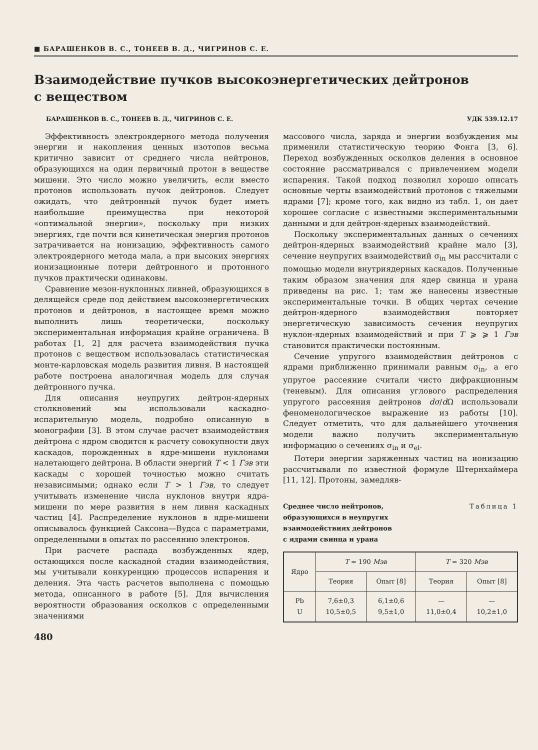■ БАРАШЕНКОВ В. С., ТОНЕЕВ В. Д., ЧИГРИНОВ С. Е.
Взаимодействие пучков высокоэнергетических дейтронов
с веществом
БАРАШЕНКОВ В. С., ТОНЕЕВ В. Д., ЧИГРИНОВ С. Е. УДК 539.12.17
Эффективность электроядерного метода получения энергии и накопления ценных изотопов весьма критично зависит от среднего числа нейтронов, образующихся на один первичный протон в веществе мишени. Это число можно увеличить, если вместо протонов использовать пучок дейтронов. Следует ожидать, что дейтронный пучок будет иметь наибольшие преимущества при некоторой «оптимальной энергии», поскольку при низких энергиях, где почти вся кинетическая энергия протонов затрачивается на ионизацию, эффективность самого электроядерного метода мала, а при высоких энергиях ионизационные потери дейтронного и протонного пучков практически одинаковы.
Сравнение мезон-нуклонных ливней, образующихся в делящейся среде под действием высокоэнергетических протонов и дейтронов, в настоящее время можно выполнить лишь теоретически, поскольку экспериментальная информация крайне ограничена. В работах [1, 2] для расчета взаимодействия пучка протонов с веществом использовалась статистическая монте-карловская модель развития ливня. В настоящей работе построена аналогичная модель для случая дейтронного пучка.
Для описания неупругих дейтрон-ядерных столкновений мы использовали каскадно-испарительную модель, подробно описанную в монографии [3]. В этом случае расчет взаимодействия дейтрона с ядром сводится к расчету совокупности двух каскадов, порожденных в ядре-мишени нуклонами налетающего дейтрона. В области энергий T < 1 Гэв эти каскады с хорошей точностью можно считать независимыми; однако если T > 1 Гэв, то следует учитывать изменение числа нуклонов внутри ядра-мишени по мере развития в нем ливня каскадных частиц [4]. Распределение нуклонов в ядре-мишени описывалось функцией Саксона—Вудса с параметрами, определенными в опытах по рассеянию электронов.
При расчете распада возбужденных ядер, остающихся после каскадной стадии взаимодействия, мы учитывали конкуренцию процессов испарения и деления. Эта часть расчетов выполнена с помощью метода, описанного в работе [5]. Для вычисления вероятности образования осколков с определенными значениями
480
массового числа, заряда и энергии возбуждения мы применили статистическую теорию Фонга [3, 6]. Переход возбужденных осколков деления в основное состояние рассматривался с привлечением модели испарения. Такой подход позволил хорошо описать основные черты взаимодействий протонов с тяжелыми ядрами [7]; кроме того, как видно из табл. 1, он дает хорошее согласие с известными экспериментальными данными и для дейтрон-ядерных взаимодействий.
Поскольку экспериментальных данных о сечениях дейтрон-ядерных взаимодействий крайне мало [3], сечение неупругих взаимодействий σ<sub>in</sub> мы рассчитали с помощью модели внутриядерных каскадов. Полученные таким образом значения для ядер свинца и урана приведены на рис. 1; там же нанесены известные экспериментальные точки. В общих чертах сечение дейтрон-ядерного взаимодействия повторяет энергетическую зависимость сечения неупругих нуклон-ядерных взаимодействий и при T ⩾ ⩾ 1 Гэв становится практически постоянным.
Сечение упругого взаимодействия дейтронов с ядрами приближенно принимали равным σ<sub>in</sub>, а его упругое рассеяние считали чисто дифракционным (теневым). Для описания углового распределения упругого рассеяния дейтронов dσ/d Ω использовали феноменологическое выражение из работы [10]. Следует отметить, что для дальнейшего уточнения модели важно получить экспериментальную информацию о сечениях σ<sub>in</sub> и σ<sub>el</sub>.
Потери энергии заряженных частиц на ионизацию рассчитывали по известной формуле Штернхаймера [11, 12]. Протоны, замедляв-
Среднее число нейтронов,
образующихся в неупругих
взаимодействиях дейтронов
с ядрами свинца и урана Таблица 1
| Ядро | T = 190 Мэв | | T = 320 Мэв | |
| --- | --- | --- | --- | --- |
| | Теория | Опыт [8] | Теория | Опыт [8] |
| Pb U | 7,6±0,3 10,5±0,5 | 6,1±0,6 9,5±1,0 | — 11,0±0,4 | — 10,2±1,0 |